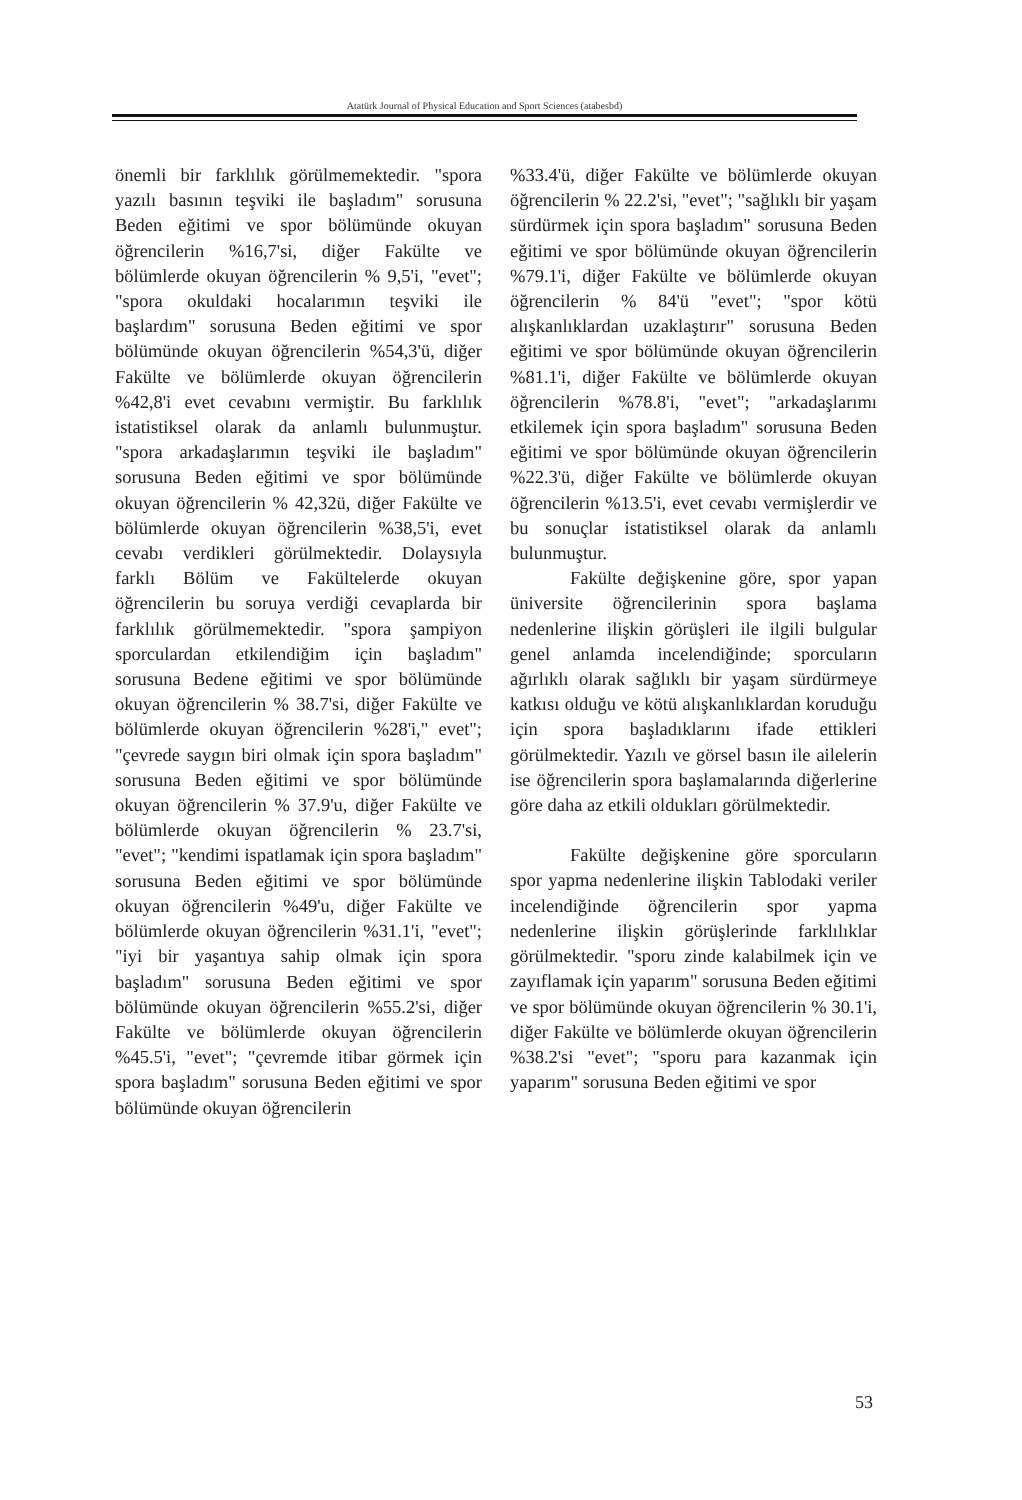Atatürk Journal of Physical Education and Sport Sciences (atabesbd)
önemli bir farklılık görülmemektedir. "spora yazılı basının teşviki ile başladım" sorusuna Beden eğitimi ve spor bölümünde okuyan öğrencilerin %16,7'si, diğer Fakülte ve bölümlerde okuyan öğrencilerin % 9,5'i, "evet"; "spora okuldaki hocalarımın teşviki ile başlardım" sorusuna Beden eğitimi ve spor bölümünde okuyan öğrencilerin %54,3'ü, diğer Fakülte ve bölümlerde okuyan öğrencilerin %42,8'i evet cevabını vermiştir. Bu farklılık istatistiksel olarak da anlamlı bulunmuştur. "spora arkadaşlarımın teşviki ile başladım" sorusuna Beden eğitimi ve spor bölümünde okuyan öğrencilerin % 42,32ü, diğer Fakülte ve bölümlerde okuyan öğrencilerin %38,5'i, evet cevabı verdikleri görülmektedir. Dolaysıyla farklı Bölüm ve Fakültelerde okuyan öğrencilerin bu soruya verdiği cevaplarda bir farklılık görülmemektedir. "spora şampiyon sporculardan etkilendiğim için başladım" sorusuna Bedene eğitimi ve spor bölümünde okuyan öğrencilerin % 38.7'si, diğer Fakülte ve bölümlerde okuyan öğrencilerin %28'i," evet"; "çevrede saygın biri olmak için spora başladım" sorusuna Beden eğitimi ve spor bölümünde okuyan öğrencilerin % 37.9'u, diğer Fakülte ve bölümlerde okuyan öğrencilerin % 23.7'si, "evet"; "kendimi ispatlamak için spora başladım" sorusuna Beden eğitimi ve spor bölümünde okuyan öğrencilerin %49'u, diğer Fakülte ve bölümlerde okuyan öğrencilerin %31.1'i, "evet"; "iyi bir yaşantıya sahip olmak için spora başladım" sorusuna Beden eğitimi ve spor bölümünde okuyan öğrencilerin %55.2'si, diğer Fakülte ve bölümlerde okuyan öğrencilerin %45.5'i, "evet"; "çevremde itibar görmek için spora başladım" sorusuna Beden eğitimi ve spor bölümünde okuyan öğrencilerin
%33.4'ü, diğer Fakülte ve bölümlerde okuyan öğrencilerin % 22.2'si, "evet"; "sağlıklı bir yaşam sürdürmek için spora başladım" sorusuna Beden eğitimi ve spor bölümünde okuyan öğrencilerin %79.1'i, diğer Fakülte ve bölümlerde okuyan öğrencilerin % 84'ü "evet"; "spor kötü alışkanlıklardan uzaklaştırır" sorusuna Beden eğitimi ve spor bölümünde okuyan öğrencilerin %81.1'i, diğer Fakülte ve bölümlerde okuyan öğrencilerin %78.8'i, "evet"; "arkadaşlarımı etkilemek için spora başladım" sorusuna Beden eğitimi ve spor bölümünde okuyan öğrencilerin %22.3'ü, diğer Fakülte ve bölümlerde okuyan öğrencilerin %13.5'i, evet cevabı vermişlerdir ve bu sonuçlar istatistiksel olarak da anlamlı bulunmuştur.
Fakülte değişkenine göre, spor yapan üniversite öğrencilerinin spora başlama nedenlerine ilişkin görüşleri ile ilgili bulgular genel anlamda incelendiğinde; sporcuların ağırlıklı olarak sağlıklı bir yaşam sürdürmeye katkısı olduğu ve kötü alışkanlıklardan koruduğu için spora başladıklarını ifade ettikleri görülmektedir. Yazılı ve görsel basın ile ailelerin ise öğrencilerin spora başlamalarında diğerlerine göre daha az etkili oldukları görülmektedir.
Fakülte değişkenine göre sporcuların spor yapma nedenlerine ilişkin Tablodaki veriler incelendiğinde öğrencilerin spor yapma nedenlerine ilişkin görüşlerinde farklılıklar görülmektedir. "sporu zinde kalabilmek için ve zayıflamak için yaparım" sorusuna Beden eğitimi ve spor bölümünde okuyan öğrencilerin % 30.1'i, diğer Fakülte ve bölümlerde okuyan öğrencilerin %38.2'si "evet"; "sporu para kazanmak için yaparım" sorusuna Beden eğitimi ve spor
53